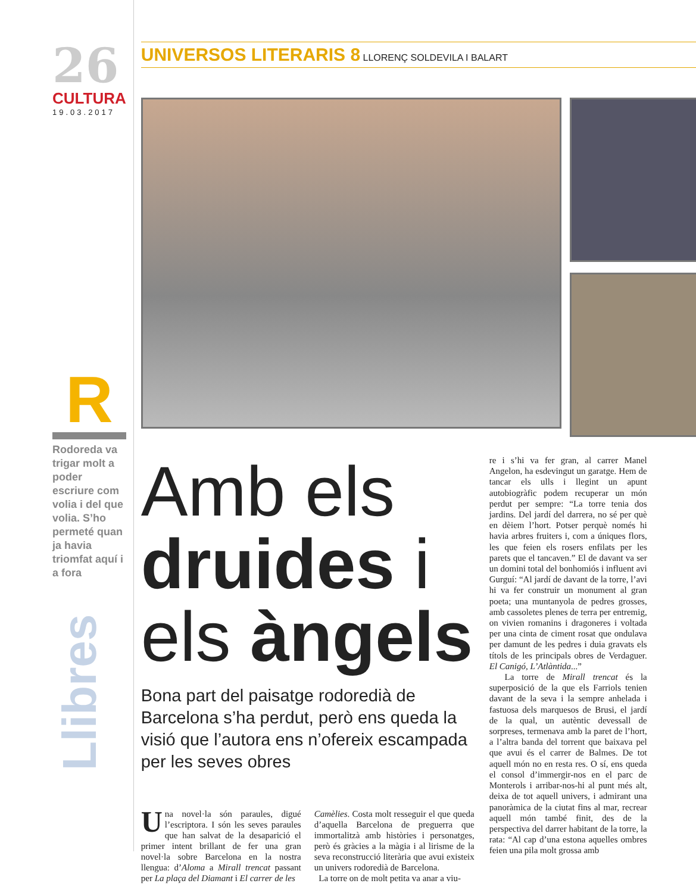26
CULTURA
19.03.2017
R
Rodoreda va trigar molt a poder escriure com volia i del que volia. S’ho permeté quan ja havia triomfat aquí i a fora
Llibres
UNIVERSOS LITERARIS 8 LLORENÇ SOLDEVILA I BALART
Amb els druides i els àngels
Bona part del paisatge rodoredià de Barcelona s’ha perdut, però ens queda la visió que l’autora ens n’ofereix escampada per les seves obres
Una novel·la són paraules, digué l’escriptora. I són les seves paraules que han salvat de la desaparició el primer intent brillant de fer una gran novel·la sobre Barcelona en la nostra llengua: d’Aloma a Mirall trencat passant per La plaça del Diamant i El carrer de les
Camèlies. Costa molt resseguir el que queda d’aquella Barcelona de preguerra que immortalitzà amb històries i personatges, però és gràcies a la màgia i al lirisme de la seva reconstrucció literària que avui existeix un univers rodoredià de Barcelona.
La torre on de molt petita va anar a viu-
re i s’hi va fer gran, al carrer Manel Angelon, ha esdevingut un garatge. Hem de tancar els ulls i llegint un apunt autobiogràfic podem recuperar un món perdut per sempre: “La torre tenia dos jardins. Del jardí del darrera, no sé per què en dèiem l’hort. Potser perquè només hi havia arbres fruiters i, com a úniques flors, les que feien els rosers enfilats per les parets que el tancaven.” El de davant va ser un domini total del bonhomiós i influent avi Gurguí: “Al jardí de davant de la torre, l’avi hi va fer construir un monument al gran poeta; una muntanyola de pedres grosses, amb cassoletes plenes de terra per entremig, on vivien romanins i dragoneres i voltada per una cinta de ciment rosat que ondulava per damunt de les pedres i duia gravats els títols de les principals obres de Verdaguer. El Canigó, L’Atlàntida...”
La torre de Mirall trencat és la superposició de la que els Farriols tenien davant de la seva i la sempre anhelada i fastuosa dels marquesos de Brusi, el jardí de la qual, un autèntic devessall de sorpreses, termenava amb la paret de l’hort, a l’altra banda del torrent que baixava pel que avui és el carrer de Balmes. De tot aquell món no en resta res. O sí, ens queda el consol d’immergir-nos en el parc de Monterols i arribar-nos-hi al punt més alt, deixa de tot aquell univers, i admirant una panoràmica de la ciutat fins al mar, recrear aquell món també finit, des de la perspectiva del darrer habitant de la torre, la rata: “Al cap d’una estona aquelles ombres feien una pila molt grossa amb